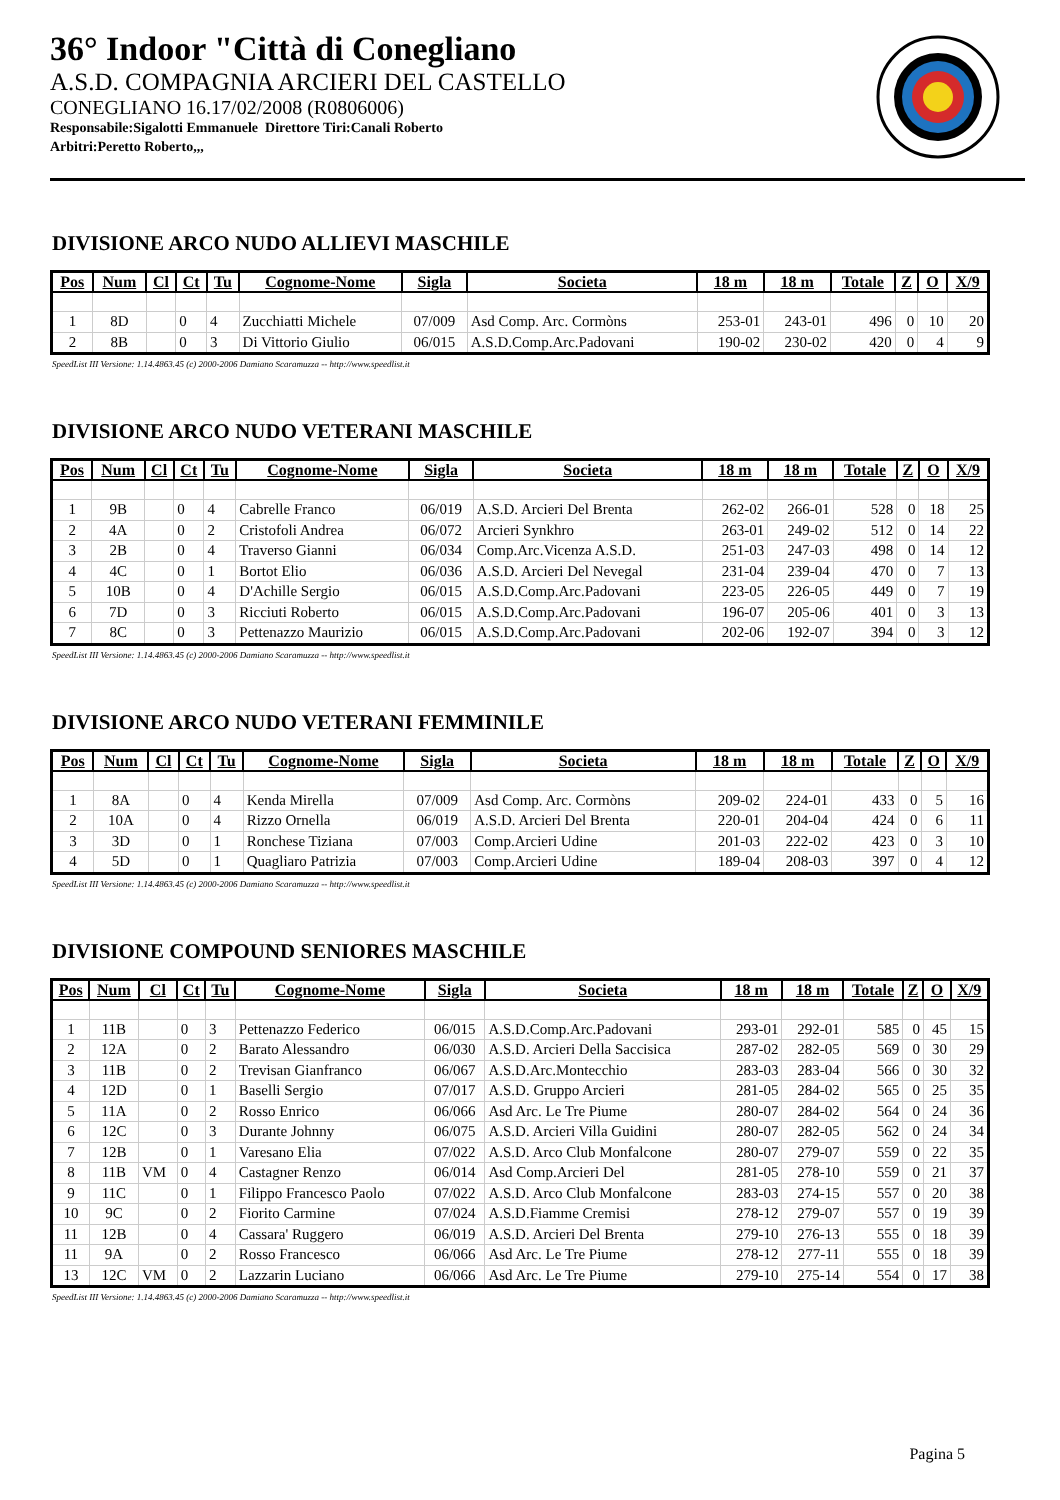36° Indoor "Città di Conegliano
A.S.D. COMPAGNIA ARCIERI DEL CASTELLO
CONEGLIANO 16.17/02/2008 (R0806006)
Responsabile:Sigalotti Emmanuele Direttore Tiri:Canali Roberto
Arbitri:Peretto Roberto,,,
DIVISIONE ARCO NUDO ALLIEVI MASCHILE
| Pos | Num | Cl | Ct | Tu | Cognome-Nome | Sigla | Societa | 18 m | 18 m | Totale | Z | O | X/9 |
| --- | --- | --- | --- | --- | --- | --- | --- | --- | --- | --- | --- | --- | --- |
| 1 | 8D | | 0 | 4 | Zucchiatti Michele | 07/009 | Asd Comp. Arc. Cormòns | 253-01 | 243-01 | 496 | 0 | 10 | 20 |
| 2 | 8B | | 0 | 3 | Di Vittorio Giulio | 06/015 | A.S.D.Comp.Arc.Padovani | 190-02 | 230-02 | 420 | 0 | 4 | 9 |
SpeedList III Versione: 1.14.4863.45 (c) 2000-2006 Damiano Scaramuzza -- http://www.speedlist.it
DIVISIONE ARCO NUDO VETERANI MASCHILE
| Pos | Num | Cl | Ct | Tu | Cognome-Nome | Sigla | Societa | 18 m | 18 m | Totale | Z | O | X/9 |
| --- | --- | --- | --- | --- | --- | --- | --- | --- | --- | --- | --- | --- | --- |
| 1 | 9B | | 0 | 4 | Cabrelle Franco | 06/019 | A.S.D. Arcieri Del Brenta | 262-02 | 266-01 | 528 | 0 | 18 | 25 |
| 2 | 4A | | 0 | 2 | Cristofoli Andrea | 06/072 | Arcieri Synkhro | 263-01 | 249-02 | 512 | 0 | 14 | 22 |
| 3 | 2B | | 0 | 4 | Traverso Gianni | 06/034 | Comp.Arc.Vicenza A.S.D. | 251-03 | 247-03 | 498 | 0 | 14 | 12 |
| 4 | 4C | | 0 | 1 | Bortot Elio | 06/036 | A.S.D. Arcieri Del Nevegal | 231-04 | 239-04 | 470 | 0 | 7 | 13 |
| 5 | 10B | | 0 | 4 | D'Achille Sergio | 06/015 | A.S.D.Comp.Arc.Padovani | 223-05 | 226-05 | 449 | 0 | 7 | 19 |
| 6 | 7D | | 0 | 3 | Ricciuti Roberto | 06/015 | A.S.D.Comp.Arc.Padovani | 196-07 | 205-06 | 401 | 0 | 3 | 13 |
| 7 | 8C | | 0 | 3 | Pettenazzo Maurizio | 06/015 | A.S.D.Comp.Arc.Padovani | 202-06 | 192-07 | 394 | 0 | 3 | 12 |
SpeedList III Versione: 1.14.4863.45 (c) 2000-2006 Damiano Scaramuzza -- http://www.speedlist.it
DIVISIONE ARCO NUDO VETERANI FEMMINILE
| Pos | Num | Cl | Ct | Tu | Cognome-Nome | Sigla | Societa | 18 m | 18 m | Totale | Z | O | X/9 |
| --- | --- | --- | --- | --- | --- | --- | --- | --- | --- | --- | --- | --- | --- |
| 1 | 8A | | 0 | 4 | Kenda Mirella | 07/009 | Asd Comp. Arc. Cormòns | 209-02 | 224-01 | 433 | 0 | 5 | 16 |
| 2 | 10A | | 0 | 4 | Rizzo Ornella | 06/019 | A.S.D. Arcieri Del Brenta | 220-01 | 204-04 | 424 | 0 | 6 | 11 |
| 3 | 3D | | 0 | 1 | Ronchese Tiziana | 07/003 | Comp.Arcieri Udine | 201-03 | 222-02 | 423 | 0 | 3 | 10 |
| 4 | 5D | | 0 | 1 | Quagliaro Patrizia | 07/003 | Comp.Arcieri Udine | 189-04 | 208-03 | 397 | 0 | 4 | 12 |
SpeedList III Versione: 1.14.4863.45 (c) 2000-2006 Damiano Scaramuzza -- http://www.speedlist.it
DIVISIONE COMPOUND SENIORES MASCHILE
| Pos | Num | Cl | Ct | Tu | Cognome-Nome | Sigla | Societa | 18 m | 18 m | Totale | Z | O | X/9 |
| --- | --- | --- | --- | --- | --- | --- | --- | --- | --- | --- | --- | --- | --- |
| 1 | 11B | | 0 | 3 | Pettenazzo Federico | 06/015 | A.S.D.Comp.Arc.Padovani | 293-01 | 292-01 | 585 | 0 | 45 | 15 |
| 2 | 12A | | 0 | 2 | Barato Alessandro | 06/030 | A.S.D. Arcieri Della Saccisica | 287-02 | 282-05 | 569 | 0 | 30 | 29 |
| 3 | 11B | | 0 | 2 | Trevisan Gianfranco | 06/067 | A.S.D.Arc.Montecchio | 283-03 | 283-04 | 566 | 0 | 30 | 32 |
| 4 | 12D | | 0 | 1 | Baselli Sergio | 07/017 | A.S.D. Gruppo Arcieri | 281-05 | 284-02 | 565 | 0 | 25 | 35 |
| 5 | 11A | | 0 | 2 | Rosso Enrico | 06/066 | Asd Arc. Le Tre Piume | 280-07 | 284-02 | 564 | 0 | 24 | 36 |
| 6 | 12C | | 0 | 3 | Durante Johnny | 06/075 | A.S.D. Arcieri Villa Guidini | 280-07 | 282-05 | 562 | 0 | 24 | 34 |
| 7 | 12B | | 0 | 1 | Varesano Elia | 07/022 | A.S.D. Arco Club Monfalcone | 280-07 | 279-07 | 559 | 0 | 22 | 35 |
| 8 | 11B | VM | 0 | 4 | Castagner Renzo | 06/014 | Asd Comp.Arcieri Del | 281-05 | 278-10 | 559 | 0 | 21 | 37 |
| 9 | 11C | | 0 | 1 | Filippo Francesco Paolo | 07/022 | A.S.D. Arco Club Monfalcone | 283-03 | 274-15 | 557 | 0 | 20 | 38 |
| 10 | 9C | | 0 | 2 | Fiorito Carmine | 07/024 | A.S.D.Fiamme Cremisi | 278-12 | 279-07 | 557 | 0 | 19 | 39 |
| 11 | 12B | | 0 | 4 | Cassara' Ruggero | 06/019 | A.S.D. Arcieri Del Brenta | 279-10 | 276-13 | 555 | 0 | 18 | 39 |
| 11 | 9A | | 0 | 2 | Rosso Francesco | 06/066 | Asd Arc. Le Tre Piume | 278-12 | 277-11 | 555 | 0 | 18 | 39 |
| 13 | 12C | VM | 0 | 2 | Lazzarin Luciano | 06/066 | Asd Arc. Le Tre Piume | 279-10 | 275-14 | 554 | 0 | 17 | 38 |
SpeedList III Versione: 1.14.4863.45 (c) 2000-2006 Damiano Scaramuzza -- http://www.speedlist.it
Pagina 5